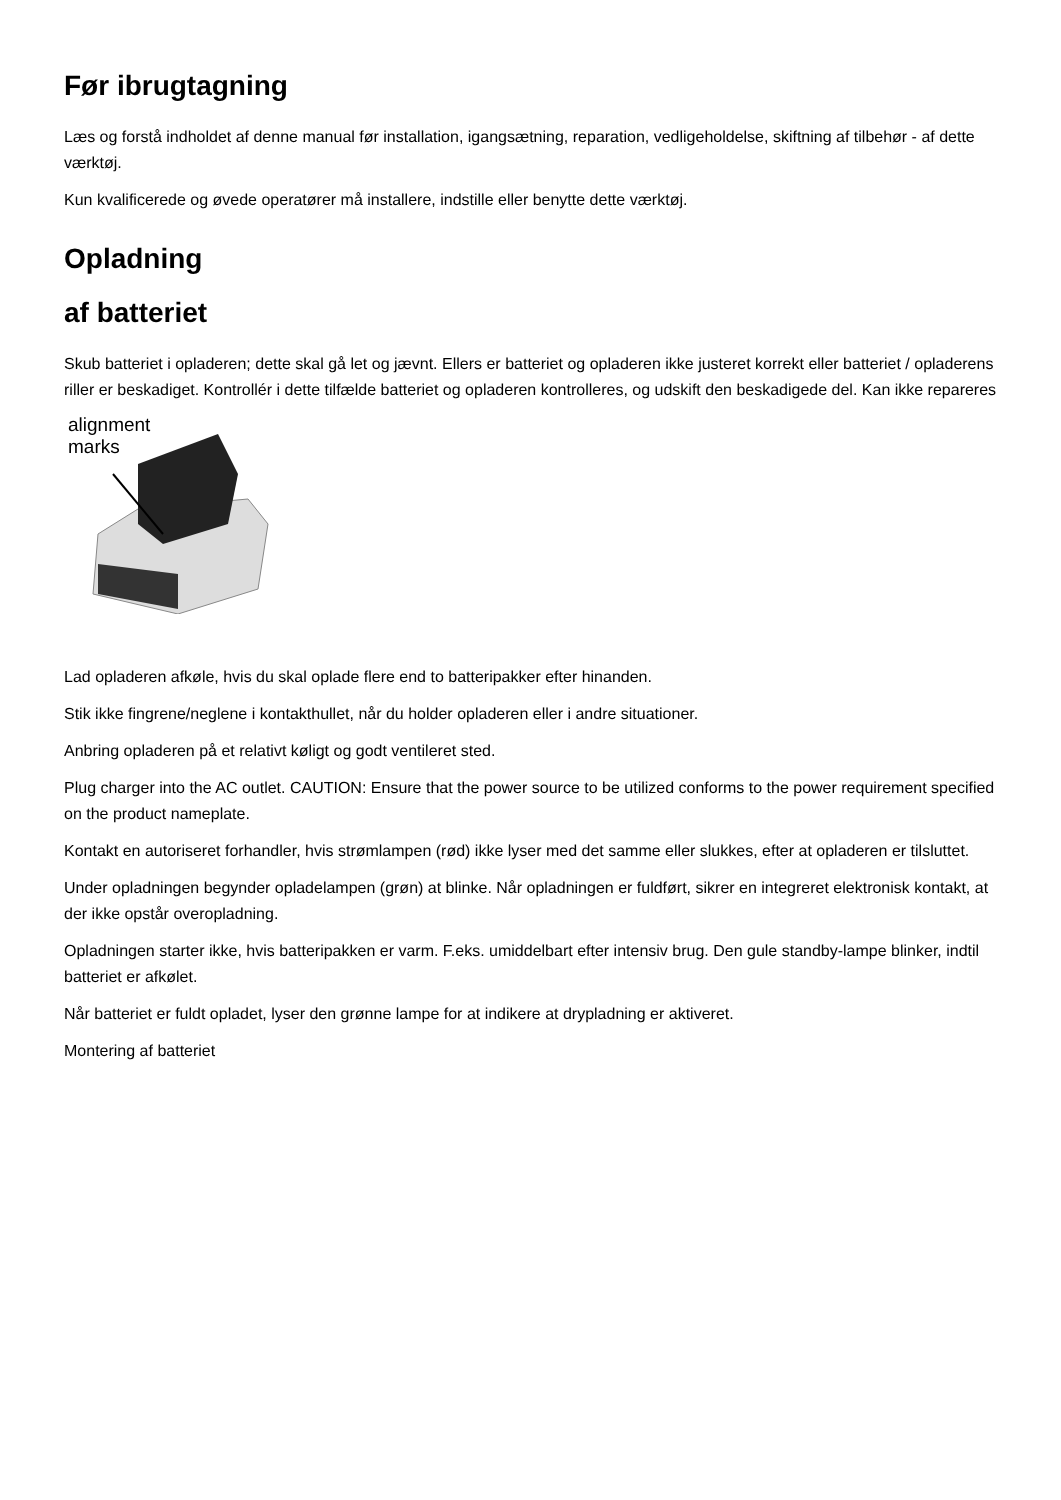Før ibrugtagning
Læs og forstå indholdet af denne manual før installation, igangsætning, reparation, vedligeholdelse, skiftning af tilbehør - af dette værktøj.
Kun kvalificerede og øvede operatører må installere, indstille eller benytte dette værktøj.
Opladning
af batteriet
Skub batteriet i opladeren; dette skal gå let og jævnt. Ellers er batteriet og opladeren ikke justeret korrekt eller batteriet / opladerens riller er beskadiget. Kontrollér i dette tilfælde batteriet og opladeren kontrolleres, og udskift den beskadigede del. Kan ikke repareres
alignment
marks
Lad opladeren afkøle, hvis du skal oplade flere end to batteripakker efter hinanden.
Stik ikke fingrene/neglene i kontakthullet, når du holder opladeren eller i andre situationer.
Anbring opladeren på et relativt køligt og godt ventileret sted.
Plug charger into the AC outlet. CAUTION: Ensure that the power source to be utilized conforms to the power requirement specified on the product nameplate.
Kontakt en autoriseret forhandler, hvis strømlampen (rød) ikke lyser med det samme eller slukkes, efter at opladeren er tilsluttet.
Under opladningen begynder opladelampen (grøn) at blinke. Når opladningen er fuldført, sikrer en integreret elektronisk kontakt, at der ikke opstår overopladning.
Opladningen starter ikke, hvis batteripakken er varm. F.eks. umiddelbart efter intensiv brug. Den gule standby-lampe blinker, indtil batteriet er afkølet.
Når batteriet er fuldt opladet, lyser den grønne lampe for at indikere at drypladning er aktiveret.
Montering af batteriet